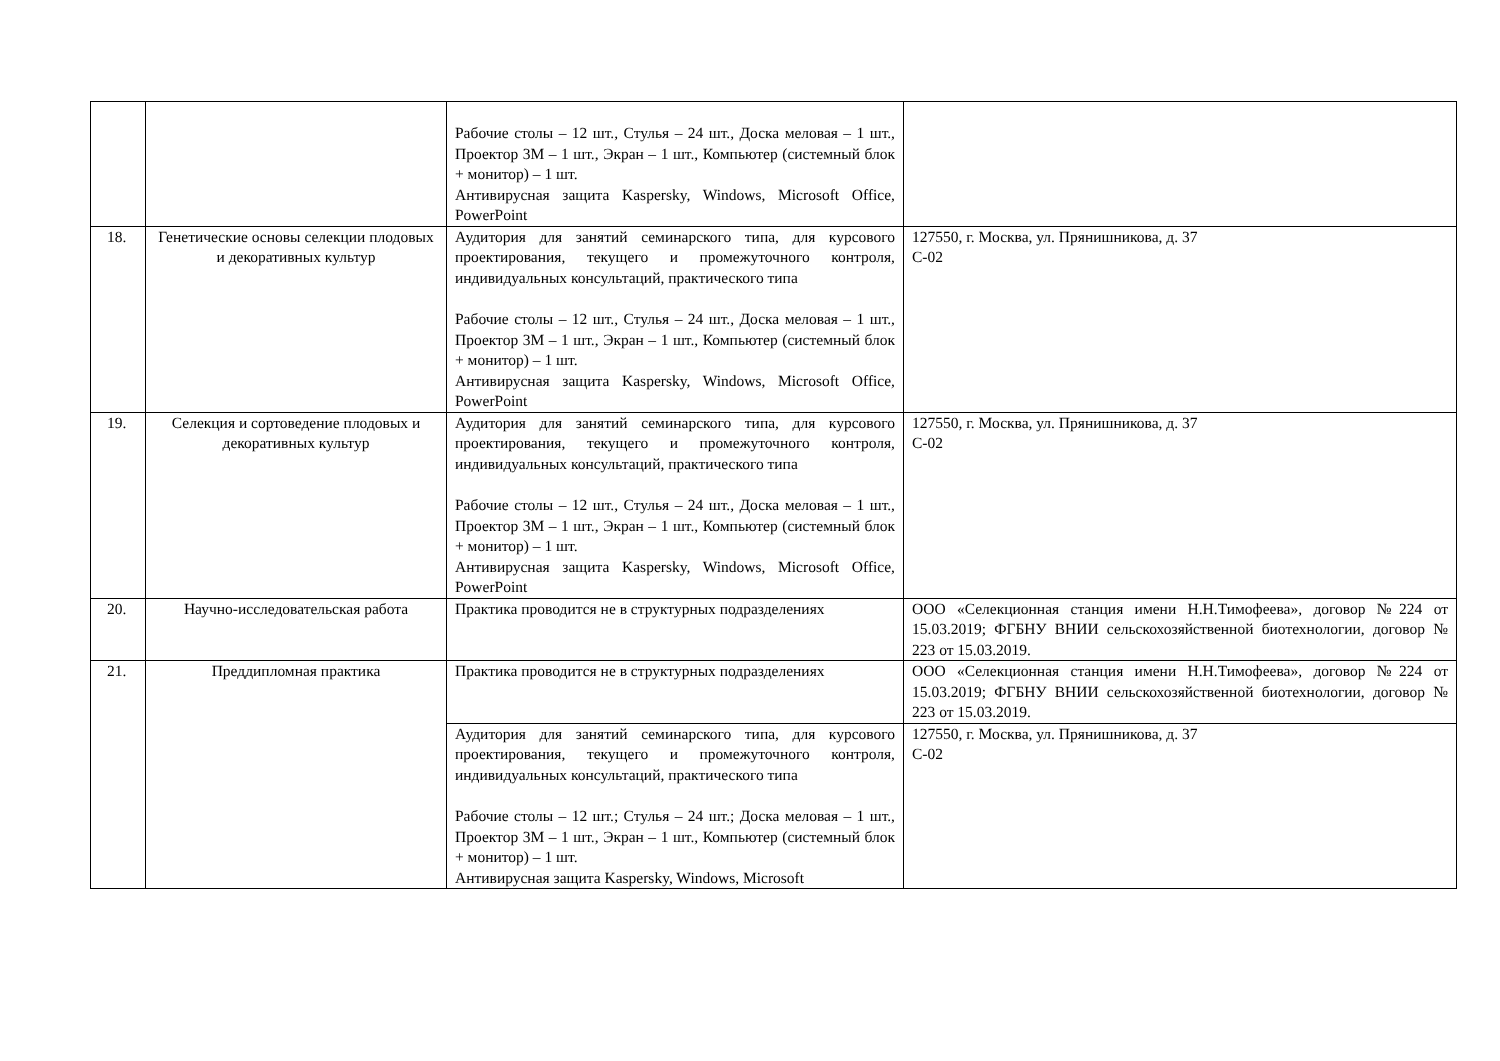| | | Рабочие столы – 12 шт., Стулья – 24 шт., Доска меловая – 1 шт., Проектор 3М – 1 шт., Экран – 1 шт., Компьютер (системный блок + монитор) – 1 шт. Антивирусная защита Kaspersky, Windows, Microsoft Office, PowerPoint | |
| 18. | Генетические основы селекции плодовых и декоративных культур | Аудитория для занятий семинарского типа, для курсового проектирования, текущего и промежуточного контроля, индивидуальных консультаций, практического типа Рабочие столы – 12 шт., Стулья – 24 шт., Доска меловая – 1 шт., Проектор 3М – 1 шт., Экран – 1 шт., Компьютер (системный блок + монитор) – 1 шт. Антивирусная защита Kaspersky, Windows, Microsoft Office, PowerPoint | 127550, г. Москва, ул. Прянишникова, д. 37 С-02 |
| 19. | Селекция и сортоведение плодовых и декоративных культур | Аудитория для занятий семинарского типа, для курсового проектирования, текущего и промежуточного контроля, индивидуальных консультаций, практического типа Рабочие столы – 12 шт., Стулья – 24 шт., Доска меловая – 1 шт., Проектор 3М – 1 шт., Экран – 1 шт., Компьютер (системный блок + монитор) – 1 шт. Антивирусная защита Kaspersky, Windows, Microsoft Office, PowerPoint | 127550, г. Москва, ул. Прянишникова, д. 37 С-02 |
| 20. | Научно-исследовательская работа | Практика проводится не в структурных подразделениях | ООО «Селекционная станция имени Н.Н.Тимофеева», договор №224 от 15.03.2019; ФГБНУ ВНИИ сельскохозяйственной биотехнологии, договор № 223 от 15.03.2019. |
| 21. | Преддипломная практика | Практика проводится не в структурных подразделениях | ООО «Селекционная станция имени Н.Н.Тимофеева», договор №224 от 15.03.2019; ФГБНУ ВНИИ сельскохозяйственной биотехнологии, договор № 223 от 15.03.2019. |
| | | Аудитория для занятий семинарского типа, для курсового проектирования, текущего и промежуточного контроля, индивидуальных консультаций, практического типа Рабочие столы – 12 шт.; Стулья – 24 шт.; Доска меловая – 1 шт., Проектор 3М – 1 шт., Экран – 1 шт., Компьютер (системный блок + монитор) – 1 шт. Антивирусная защита Kaspersky, Windows, Microsoft | 127550, г. Москва, ул. Прянишникова, д. 37 С-02 |